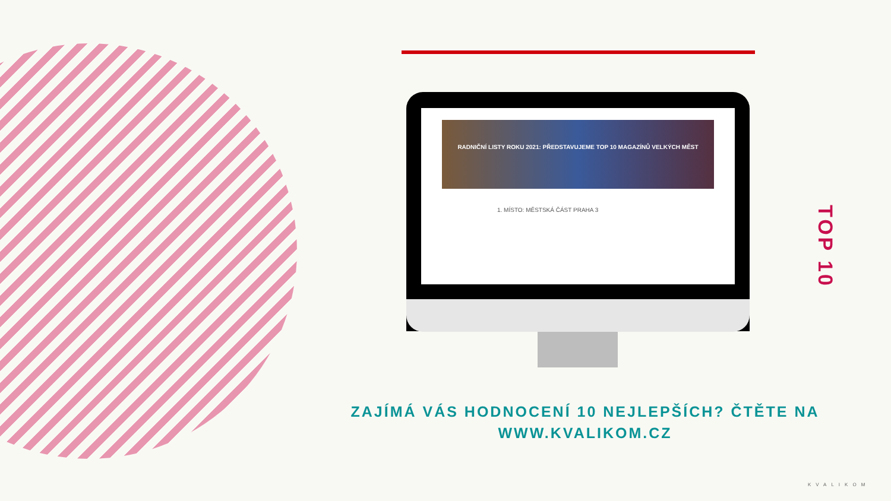RADNIČNÍ LISTY ROKU 2021: PŘEDSTAVUJEME TOP 10 MAGAZÍNŮ VELKÝCH MĚST
1. MÍSTO: MĚSTSKÁ ČÁST PRAHA 3
TOP 10
ZAJÍMÁ VÁS HODNOCENÍ 10 NEJLEPŠÍCH? ČTĚTE NA
WWW.KVALIKOM.CZ
KVALIKOM